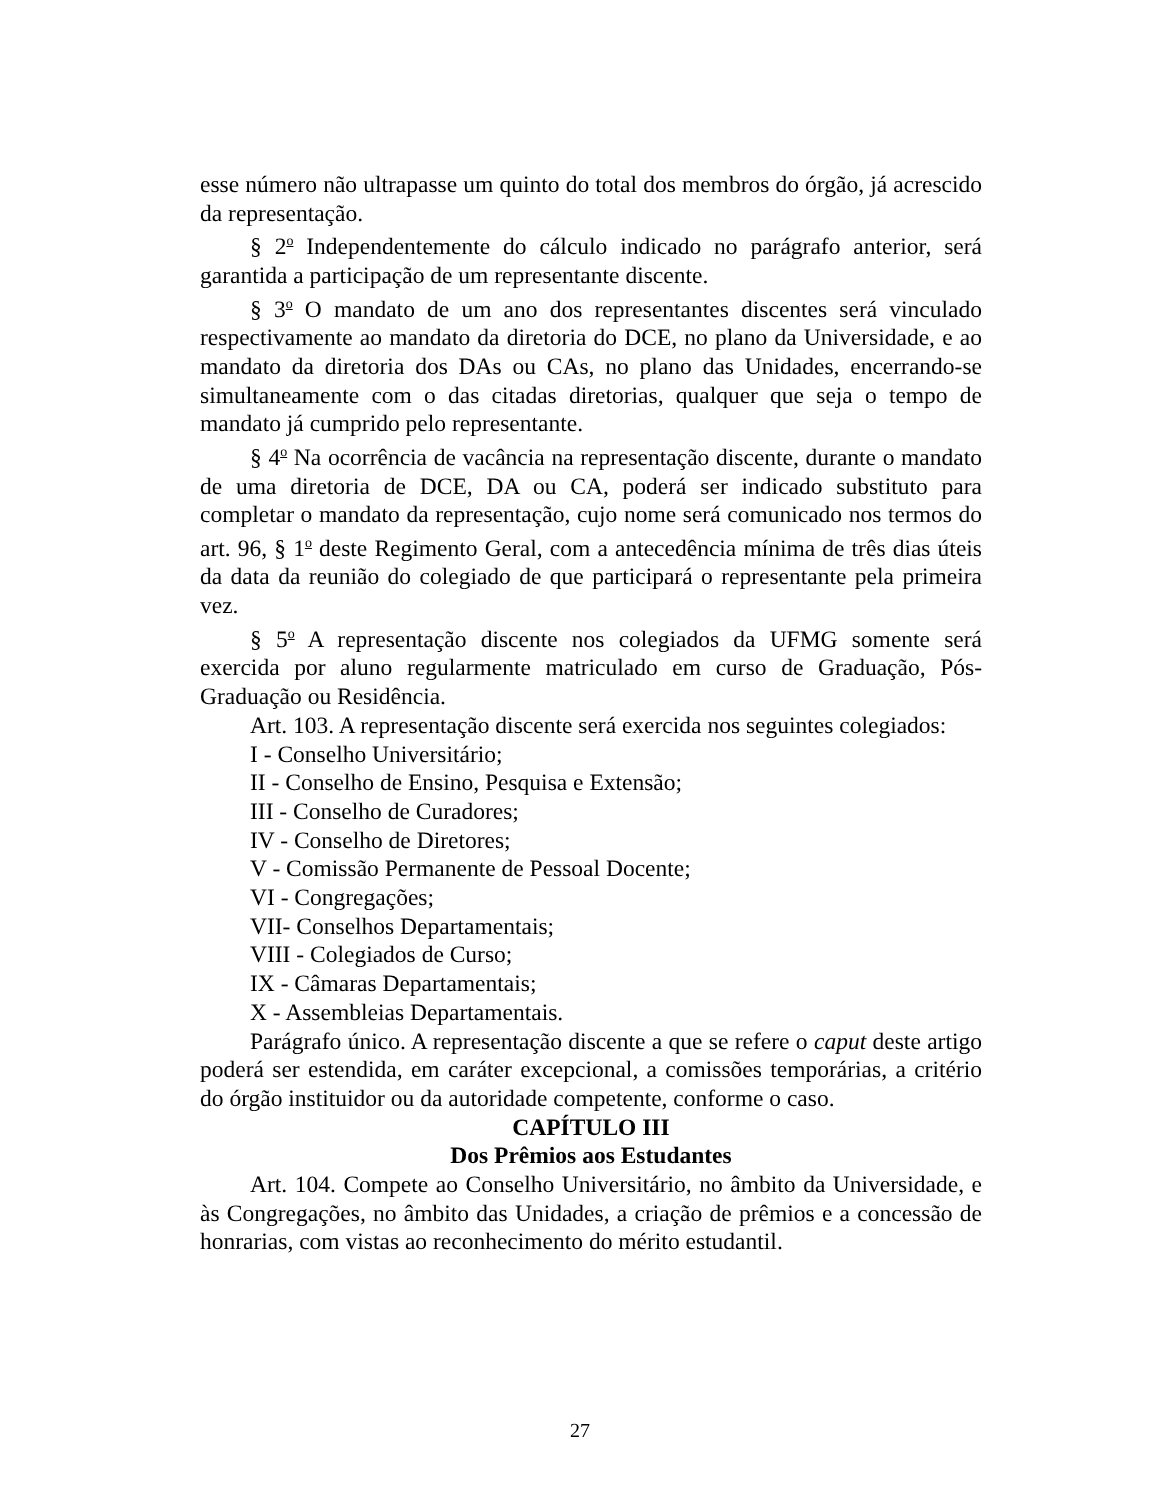esse número não ultrapasse um quinto do total dos membros do órgão, já acrescido da representação.
§ 2<sup>o</sup> Independentemente do cálculo indicado no parágrafo anterior, será garantida a participação de um representante discente.
§ 3<sup>o</sup> O mandato de um ano dos representantes discentes será vinculado respectivamente ao mandato da diretoria do DCE, no plano da Universidade, e ao mandato da diretoria dos DAs ou CAs, no plano das Unidades, encerrando-se simultaneamente com o das citadas diretorias, qualquer que seja o tempo de mandato já cumprido pelo representante.
§ 4<sup>o</sup> Na ocorrência de vacância na representação discente, durante o mandato de uma diretoria de DCE, DA ou CA, poderá ser indicado substituto para completar o mandato da representação, cujo nome será comunicado nos termos do art. 96, § 1<sup>o</sup> deste Regimento Geral, com a antecedência mínima de três dias úteis da data da reunião do colegiado de que participará o representante pela primeira vez.
§ 5<sup>o</sup> A representação discente nos colegiados da UFMG somente será exercida por aluno regularmente matriculado em curso de Graduação, Pós-Graduação ou Residência.
Art. 103. A representação discente será exercida nos seguintes colegiados:
I - Conselho Universitário;
II - Conselho de Ensino, Pesquisa e Extensão;
III - Conselho de Curadores;
IV - Conselho de Diretores;
V - Comissão Permanente de Pessoal Docente;
VI - Congregações;
VII- Conselhos Departamentais;
VIII - Colegiados de Curso;
IX - Câmaras Departamentais;
X - Assembleias Departamentais.
Parágrafo único. A representação discente a que se refere o caput deste artigo poderá ser estendida, em caráter excepcional, a comissões temporárias, a critério do órgão instituidor ou da autoridade competente, conforme o caso.
CAPÍTULO III
Dos Prêmios aos Estudantes
Art. 104. Compete ao Conselho Universitário, no âmbito da Universidade, e às Congregações, no âmbito das Unidades, a criação de prêmios e a concessão de honrarias, com vistas ao reconhecimento do mérito estudantil.
27